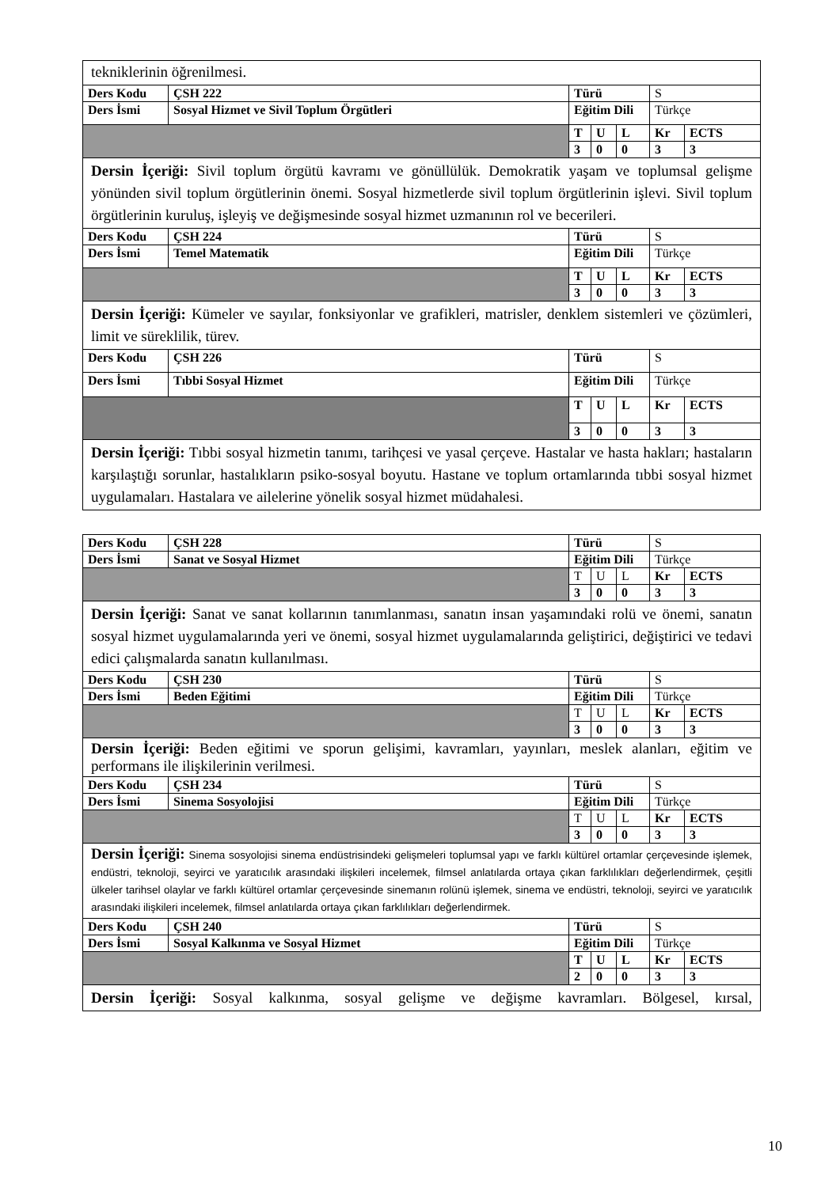| tekniklerinin öğrenilmesi. | | | | | | |
| Ders Kodu | ÇSH 222 | Türü | | | S | |
| Ders İsmi | Sosyal Hizmet ve Sivil Toplum Örgütleri | Eğitim Dili | | | Türkçe | |
| | | T | U | L | Kr | ECTS |
| | | 3 | 0 | 0 | 3 | 3 |
| Dersin İçeriği: Sivil toplum örgütü kavramı ve gönüllülük. Demokratik yaşam ve toplumsal gelişme yönünden sivil toplum örgütlerinin önemi. Sosyal hizmetlerde sivil toplum örgütlerinin işlevi. Sivil toplum örgütlerinin kuruluş, işleyiş ve değişmesinde sosyal hizmet uzmanının rol ve becerileri. | | | | | | |
| Ders Kodu | ÇSH 224 | Türü | | | S | |
| Ders İsmi | Temel Matematik | Eğitim Dili | | | Türkçe | |
| | | T | U | L | Kr | ECTS |
| | | 3 | 0 | 0 | 3 | 3 |
| Dersin İçeriği: Kümeler ve sayılar, fonksiyonlar ve grafikleri, matrisler, denklem sistemleri ve çözümleri, limit ve süreklilik, türev. | | | | | | |
| Ders Kodu | ÇSH 226 | Türü | | | S | |
| Ders İsmi | Tıbbi Sosyal Hizmet | Eğitim Dili | | | Türkçe | |
| | | T | U | L | Kr | ECTS |
| | | 3 | 0 | 0 | 3 | 3 |
| Dersin İçeriği: Tıbbi sosyal hizmetin tanımı, tarihçesi ve yasal çerçeve. Hastalar ve hasta hakları; hastaların karşılaştığı sorunlar, hastalıkların psiko-sosyal boyutu. Hastane ve toplum ortamlarında tıbbi sosyal hizmet uygulamaları. Hastalara ve ailelerine yönelik sosyal hizmet müdahalesi. | | | | | | |
| Ders Kodu | ÇSH 228 | Türü | | | S | |
| Ders İsmi | Sanat ve Sosyal Hizmet | Eğitim Dili | | | Türkçe | |
| | | T | U | L | Kr | ECTS |
| | | 3 | 0 | 0 | 3 | 3 |
| Dersin İçeriği: Sanat ve sanat kollarının tanımlanması, sanatın insan yaşamındaki rolü ve önemi, sanatın sosyal hizmet uygulamalarında yeri ve önemi, sosyal hizmet uygulamalarında geliştirici, değiştirici ve tedavi edici çalışmalarda sanatın kullanılması. | | | | | | |
| Ders Kodu | ÇSH 230 | Türü | | | S | |
| Ders İsmi | Beden Eğitimi | Eğitim Dili | | | Türkçe | |
| | | T | U | L | Kr | ECTS |
| | | 3 | 0 | 0 | 3 | 3 |
| Dersin İçeriği: Beden eğitimi ve sporun gelişimi, kavramları, yayınları, meslek alanları, eğitim ve performans ile ilişkilerinin verilmesi. | | | | | | |
| Ders Kodu | ÇSH 234 | Türü | | | S | |
| Ders İsmi | Sinema Sosyolojisi | Eğitim Dili | | | Türkçe | |
| | | T | U | L | Kr | ECTS |
| | | 3 | 0 | 0 | 3 | 3 |
| Dersin İçeriği: Sinema sosyolojisi sinema endüstrisindeki gelişmeleri toplumsal yapı ve farklı kültürel ortamlar çerçevesinde işlemek, endüstri, teknoloji, seyirci ve yaratıcılık arasındaki ilişkileri incelemek, filmsel anlatılarda ortaya çıkan farklılıkları değerlendirmek, çeşitli ülkeler tarihsel olaylar ve farklı kültürel ortamlar çerçevesinde sinemanın rolünü işlemek, sinema ve endüstri, teknoloji, seyirci ve yaratıcılık arasındaki ilişkileri incelemek, filmsel anlatılarda ortaya çıkan farklılıkları değerlendirmek. | | | | | | |
| Ders Kodu | ÇSH 240 | Türü | | | S | |
| Ders İsmi | Sosyal Kalkınma ve Sosyal Hizmet | Eğitim Dili | | | Türkçe | |
| | | T | U | L | Kr | ECTS |
| | | 2 | 0 | 0 | 3 | 3 |
| Dersin İçeriği: Sosyal kalkınma, sosyal gelişme ve değişme kavramları. Bölgesel, kırsal, | | | | | | |
10